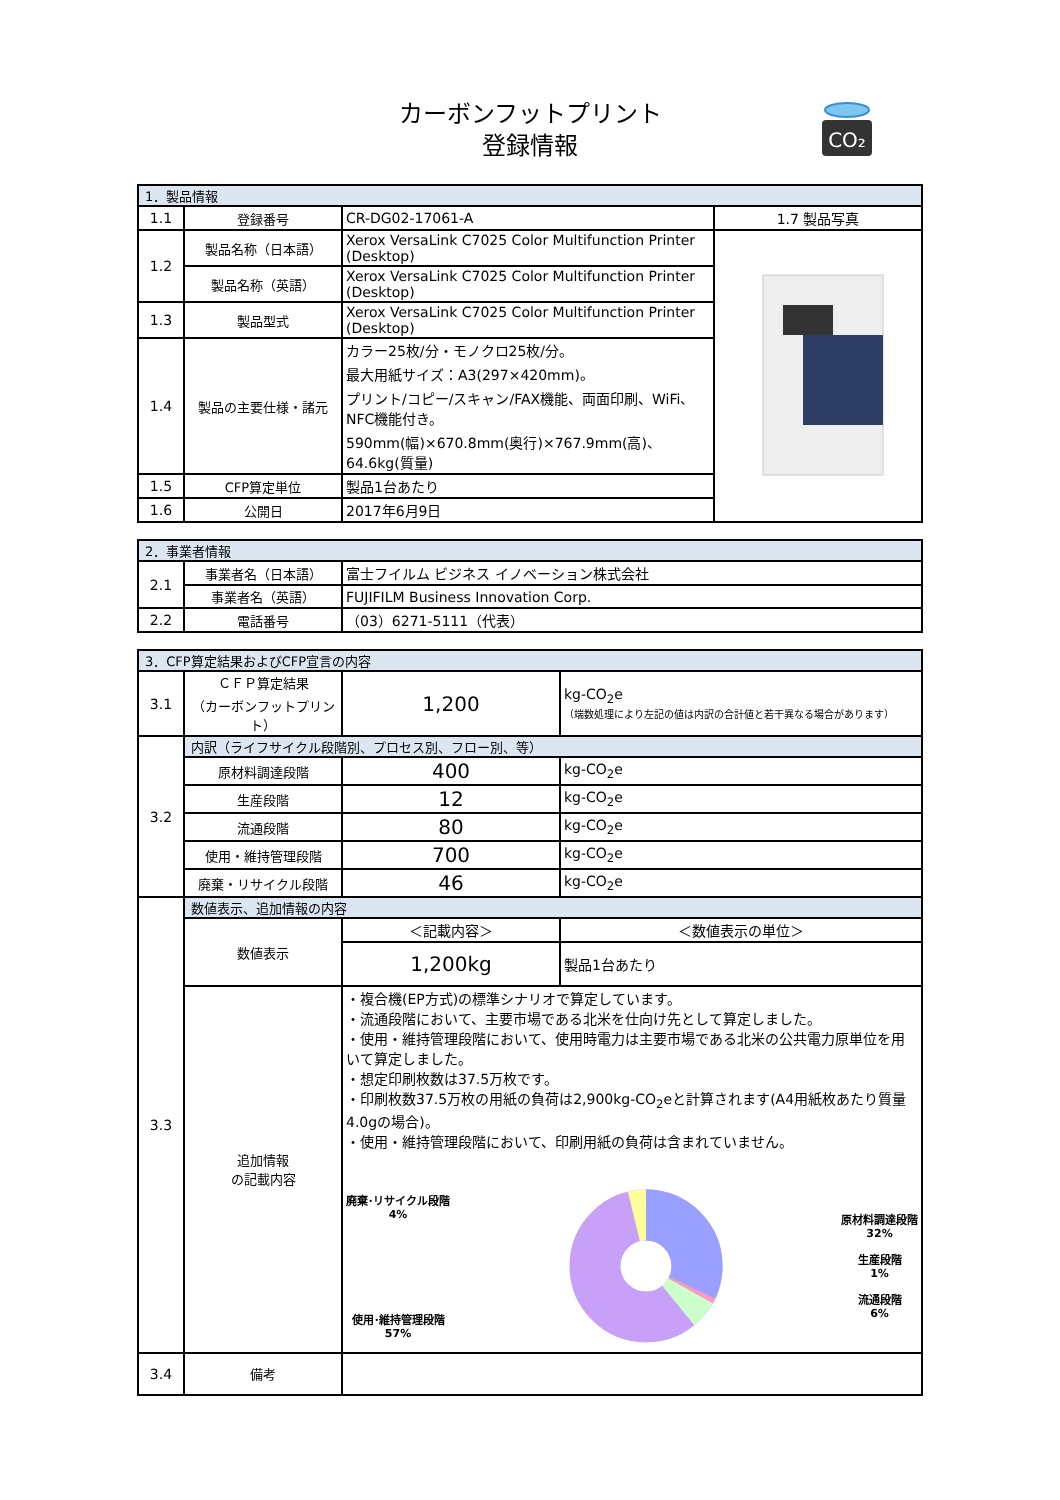カーボンフットプリント
登録情報
CO₂
| 1．製品情報 | | | |
| --- | --- | --- | --- |
| 1.1 | 登録番号 | CR-DG02-17061-A | 1.7 製品写真 |
| 1.2 | 製品名称（日本語） | Xerox VersaLink C7025 Color Multifunction Printer (Desktop) | |
| | 製品名称（英語） | Xerox VersaLink C7025 Color Multifunction Printer (Desktop) | |
| 1.3 | 製品型式 | Xerox VersaLink C7025 Color Multifunction Printer (Desktop) | |
| 1.4 | 製品の主要仕様・諸元 | カラー25枚/分・モノクロ25枚/分。 最大用紙サイズ：A3(297×420mm)。 プリント/コピー/スキャン/FAX機能、両面印刷、WiFi、NFC機能付き。 590mm(幅)×670.8mm(奥行)×767.9mm(高)、64.6kg(質量) | |
| 1.5 | CFP算定単位 | 製品1台あたり | |
| 1.6 | 公開日 | 2017年6月9日 | |
| 2．事業者情報 | | |
| --- | --- | --- |
| 2.1 | 事業者名（日本語） | 富士フイルム ビジネス イノベーション株式会社 |
| | 事業者名（英語） | FUJIFILM Business Innovation Corp. |
| 2.2 | 電話番号 | （03）6271-5111（代表） |
| 3．CFP算定結果およびCFP宣言の内容 | | | |
| --- | --- | --- | --- |
| 3.1 | ＣＦＰ算定結果 （カーボンフットプリント） | 1,200 | kg-CO<sub>2</sub>e （端数処理により左記の値は内訳の合計値と若干異なる場合があります） |
| 3.2 | 内訳（ライフサイクル段階別、プロセス別、フロー別、等） | | |
| | 原材料調達段階 | 400 | kg-CO<sub>2</sub>e |
| | 生産段階 | 12 | kg-CO<sub>2</sub>e |
| | 流通段階 | 80 | kg-CO<sub>2</sub>e |
| | 使用・維持管理段階 | 700 | kg-CO<sub>2</sub>e |
| | 廃棄・リサイクル段階 | 46 | kg-CO<sub>2</sub>e |
| 3.3 | 数値表示、追加情報の内容 | | |
| | 数値表示 | ＜記載内容＞ | ＜数値表示の単位＞ |
| | | 1,200kg | 製品1台あたり |
| | 追加情報 の記載内容 | ・複合機(EP方式)の標準シナリオで算定しています。 ・流通段階において、主要市場である北米を仕向け先として算定しました。 ・使用・維持管理段階において、使用時電力は主要市場である北米の公共電力原単位を用いて算定しました。 ・想定印刷枚数は37.5万枚です。 ・印刷枚数37.5万枚の用紙の負荷は2,900kg-CO<sub>2</sub>eと計算されます(A4用紙枚あたり質量4.0gの場合)。 ・使用・維持管理段階において、印刷用紙の負荷は含まれていません。 廃棄･リサイクル段階 4% 使用･維持管理段階 57% 原材料調達段階 32% 生産段階 1% 流通段階 6% | |
| 3.4 | 備考 | | |